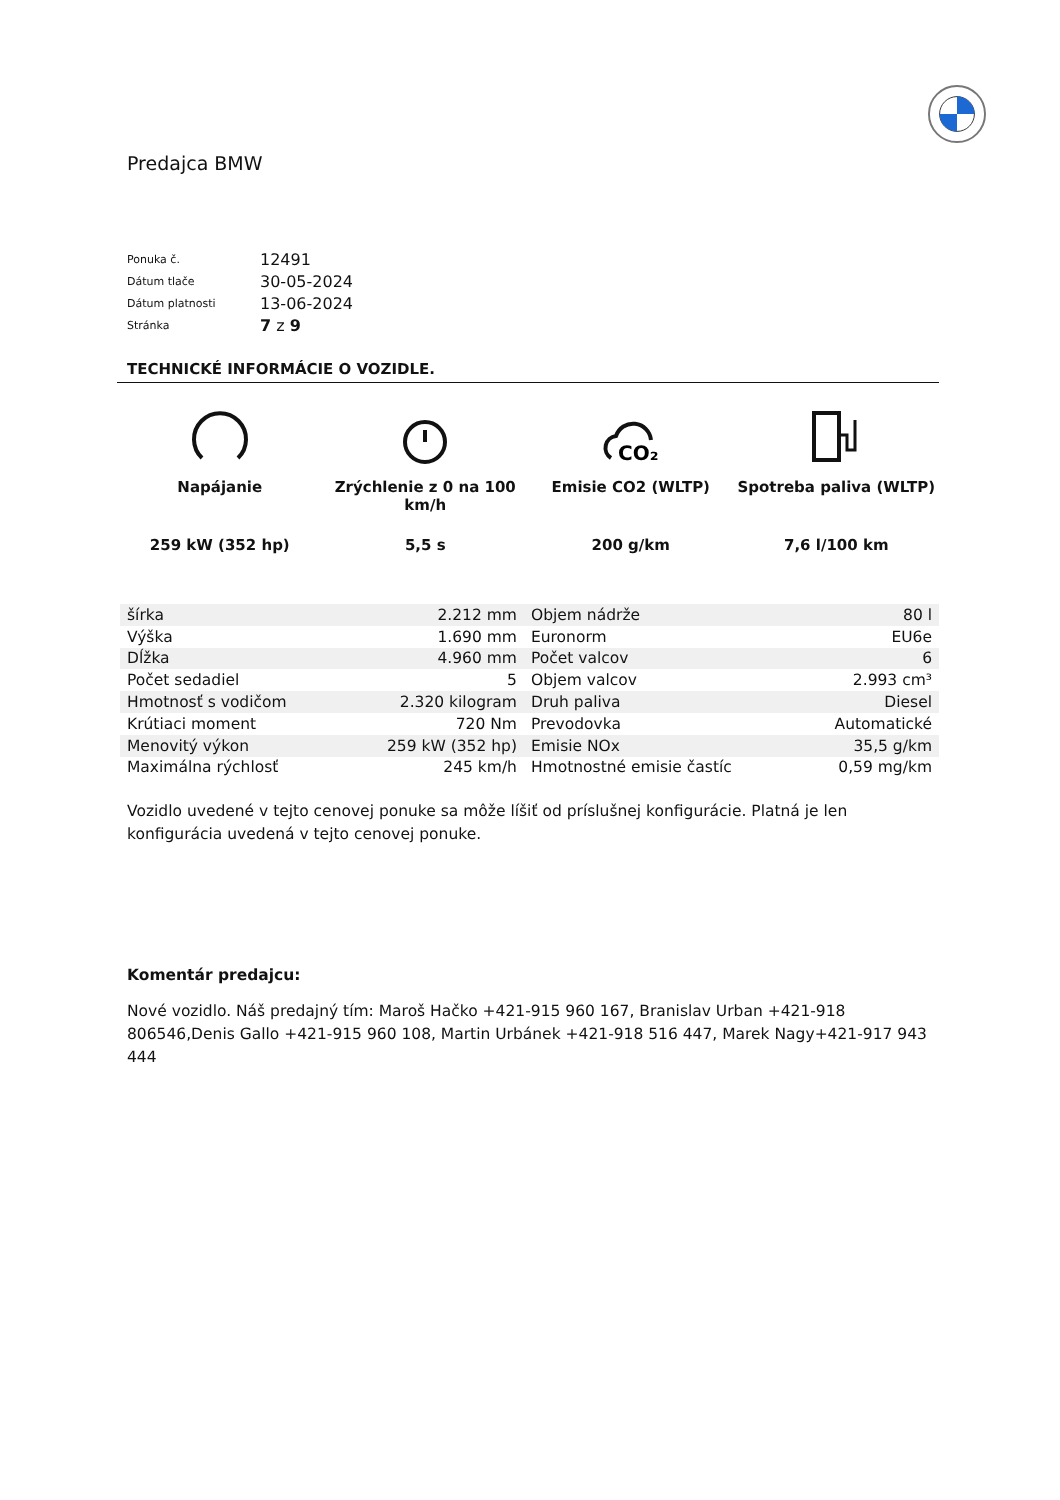Predajca BMW
| Ponuka č. | 12491 |
| Dátum tlače | 30-05-2024 |
| Dátum platnosti | 13-06-2024 |
| Stránka | 7 z 9 |
TECHNICKÉ INFORMÁCIE O VOZIDLE.
Napájanie
259 kW (352 hp)
Zrýchlenie z 0 na 100 km/h
5,5 s
CO₂
Emisie CO2 (WLTP)
200 g/km
Spotreba paliva (WLTP)
7,6 l/100 km
| šírka | 2.212 mm | Objem nádrže | 80 l |
| Výška | 1.690 mm | Euronorm | EU6e |
| Dĺžka | 4.960 mm | Počet valcov | 6 |
| Počet sedadiel | 5 | Objem valcov | 2.993 cm³ |
| Hmotnosť s vodičom | 2.320 kilogram | Druh paliva | Diesel |
| Krútiaci moment | 720 Nm | Prevodovka | Automatické |
| Menovitý výkon | 259 kW (352 hp) | Emisie NOx | 35,5 g/km |
| Maximálna rýchlosť | 245 km/h | Hmotnostné emisie častíc | 0,59 mg/km |
Vozidlo uvedené v tejto cenovej ponuke sa môže líšiť od príslušnej konfigurácie. Platná je len konfigurácia uvedená v tejto cenovej ponuke.
Komentár predajcu:
Nové vozidlo. Náš predajný tím: Maroš Hačko +421-915 960 167, Branislav Urban +421-918 806546,Denis Gallo +421-915 960 108, Martin Urbánek +421-918 516 447, Marek Nagy+421-917 943 444